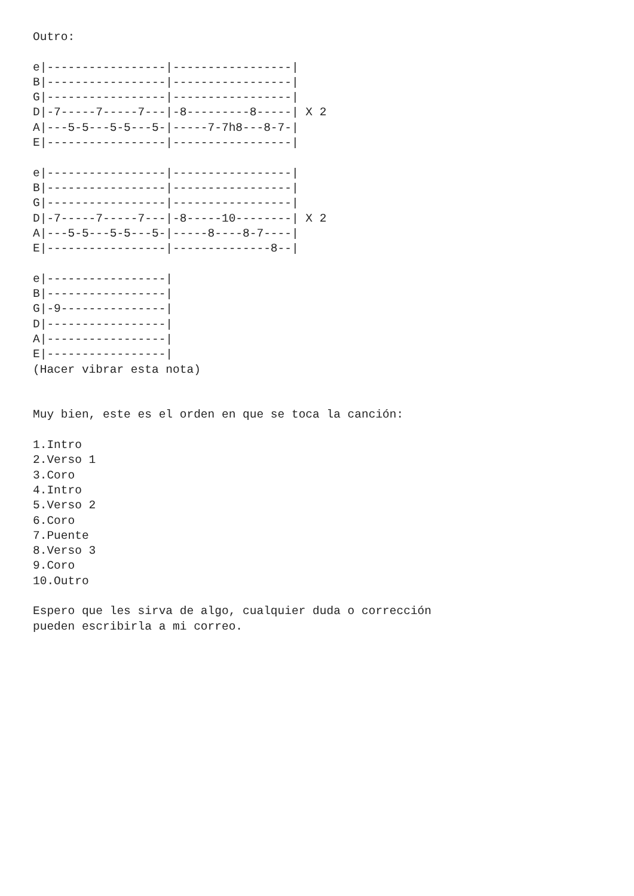Outro:

e|-----------------|-----------------|
B|-----------------|-----------------|
G|-----------------|-----------------|
D|-7-----7-----7---|-8---------8-----| X 2
A|---5-5---5-5---5-|-----7-7h8---8-7-|
E|-----------------|-----------------|

e|-----------------|-----------------|
B|-----------------|-----------------|
G|-----------------|-----------------|
D|-7-----7-----7---|-8-----10--------| X 2
A|---5-5---5-5---5-|-----8----8-7----|
E|-----------------|--------------8--|

e|-----------------|
B|-----------------|
G|-9---------------|
D|-----------------|
A|-----------------|
E|-----------------|
(Hacer vibrar esta nota)


Muy bien, este es el orden en que se toca la canción:

1.Intro
2.Verso 1
3.Coro
4.Intro
5.Verso 2
6.Coro
7.Puente
8.Verso 3
9.Coro
10.Outro

Espero que les sirva de algo, cualquier duda o corrección
pueden escribirla a mi correo.